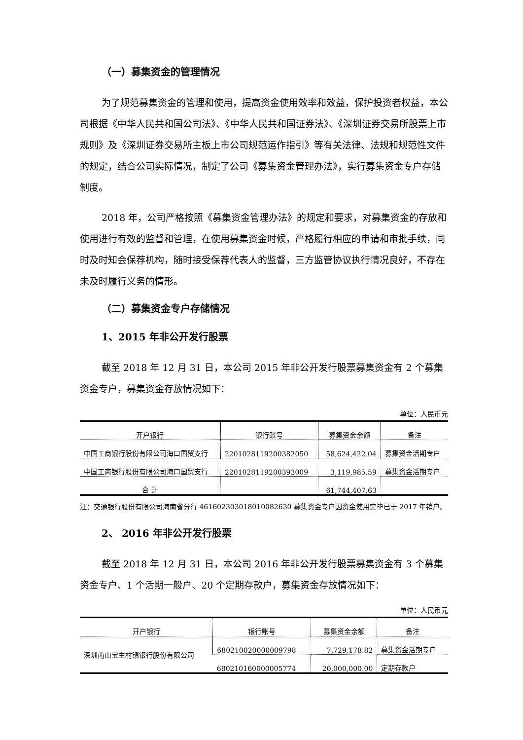（一）募集资金的管理情况
为了规范募集资金的管理和使用，提高资金使用效率和效益，保护投资者权益，本公司根据《中华人民共和国公司法》、《中华人民共和国证券法》、《深圳证券交易所股票上市规则》及《深圳证券交易所主板上市公司规范运作指引》等有关法律、法规和规范性文件的规定，结合公司实际情况，制定了公司《募集资金管理办法》，实行募集资金专户存储制度。
2018 年，公司严格按照《募集资金管理办法》的规定和要求，对募集资金的存放和使用进行有效的监督和管理，在使用募集资金时候，严格履行相应的申请和审批手续，同时及时知会保荐机构，随时接受保荐代表人的监督，三方监管协议执行情况良好，不存在未及时履行义务的情形。
（二）募集资金专户存储情况
1、2015 年非公开发行股票
截至 2018 年 12 月 31 日，本公司 2015 年非公开发行股票募集资金有 2 个募集资金专户，募集资金存放情况如下：
单位：人民币元
| 开户银行 | 银行账号 | 募集资金余额 | 备注 |
| --- | --- | --- | --- |
| 中国工商银行股份有限公司海口国贸支行 | 2201028119200382050 | 58,624,422.04 | 募集资金活期专户 |
| 中国工商银行股份有限公司海口国贸支行 | 2201028119200393009 | 3,119,985.59 | 募集资金活期专户 |
| 合 计 | | 61,744,407.63 | |
注：交通银行股份有限公司海南省分行 461602303018010082630 募集资金专户因资金使用完毕已于 2017 年销户。
2、 2016 年非公开发行股票
截至 2018 年 12 月 31 日，本公司 2016 年非公开发行股票募集资金有 3 个募集资金专户、1 个活期一般户、20 个定期存款户，募集资金存放情况如下：
单位：人民币元
| 开户银行 | 银行账号 | 募集资金余额 | 备注 |
| --- | --- | --- | --- |
| 深圳南山宝生村镇银行股份有限公司 | 680210020000009798 | 7,729,178.82 | 募集资金活期专户 |
| | 680210160000005774 | 20,000,000.00 | 定期存款户 |